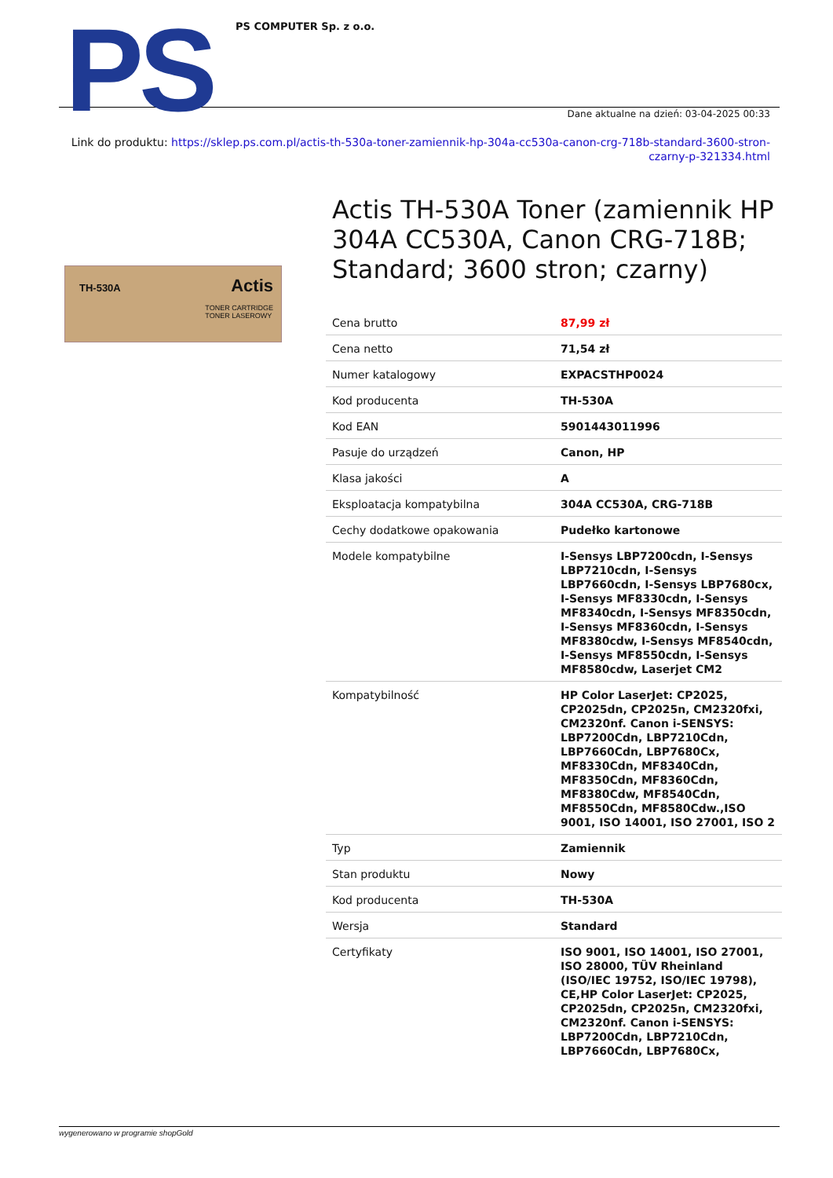PS PS COMPUTER Sp. z o.o.
Dane aktualne na dzień: 03-04-2025 00:33
Link do produktu: https://sklep.ps.com.pl/actis-th-530a-toner-zamiennik-hp-304a-cc530a-canon-crg-718b-standard-3600-stron-czarny-p-321334.html
TH-530A Actis
TONER CARTRIDGE
TONER LASEROWY
Actis TH-530A Toner (zamiennik HP 304A CC530A, Canon CRG-718B; Standard; 3600 stron; czarny)
| Cena brutto | 87,99 zł |
| Cena netto | 71,54 zł |
| Numer katalogowy | EXPACSTHP0024 |
| Kod producenta | TH-530A |
| Kod EAN | 5901443011996 |
| Pasuje do urządzeń | Canon, HP |
| Klasa jakości | A |
| Eksploatacja kompatybilna | 304A CC530A, CRG-718B |
| Cechy dodatkowe opakowania | Pudełko kartonowe |
| Modele kompatybilne | I-Sensys LBP7200cdn, I-Sensys LBP7210cdn, I-Sensys LBP7660cdn, I-Sensys LBP7680cx, I-Sensys MF8330cdn, I-Sensys MF8340cdn, I-Sensys MF8350cdn, I-Sensys MF8360cdn, I-Sensys MF8380cdw, I-Sensys MF8540cdn, I-Sensys MF8550cdn, I-Sensys MF8580cdw, Laserjet CM2 |
| Kompatybilność | HP Color LaserJet: CP2025, CP2025dn, CP2025n, CM2320fxi, CM2320nf. Canon i-SENSYS: LBP7200Cdn, LBP7210Cdn, LBP7660Cdn, LBP7680Cx, MF8330Cdn, MF8340Cdn, MF8350Cdn, MF8360Cdn, MF8380Cdw, MF8540Cdn, MF8550Cdn, MF8580Cdw.,ISO 9001, ISO 14001, ISO 27001, ISO 2 |
| Typ | Zamiennik |
| Stan produktu | Nowy |
| Kod producenta | TH-530A |
| Wersja | Standard |
| Certyfikaty | ISO 9001, ISO 14001, ISO 27001, ISO 28000, TÜV Rheinland (ISO/IEC 19752, ISO/IEC 19798), CE,HP Color LaserJet: CP2025, CP2025dn, CP2025n, CM2320fxi, CM2320nf. Canon i-SENSYS: LBP7200Cdn, LBP7210Cdn, LBP7660Cdn, LBP7680Cx, |
wygenerowano w programie shopGold